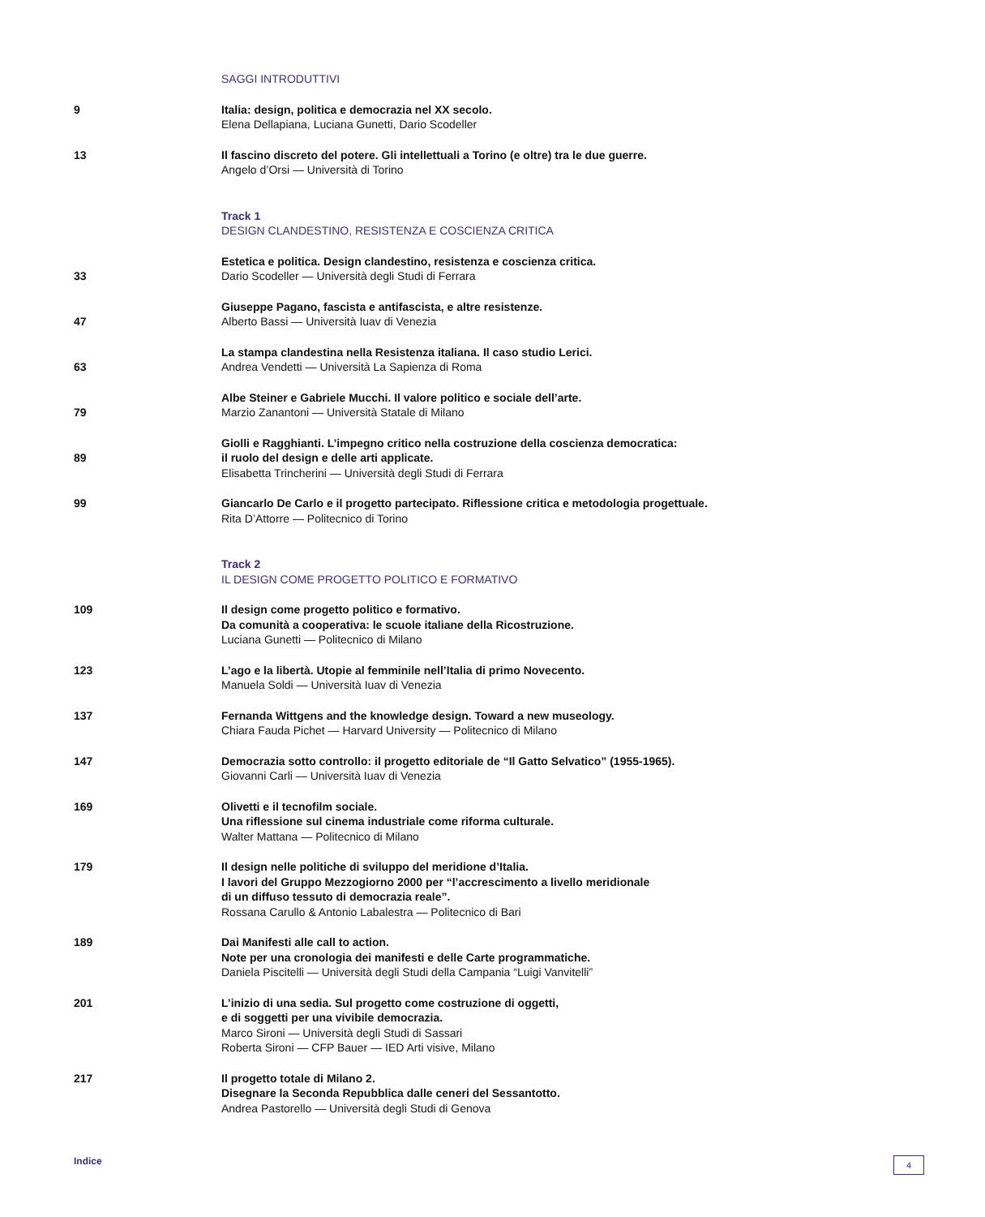SAGGI INTRODUTTIVI
9 Italia: design, politica e democrazia nel XX secolo.
Elena Dellapiana, Luciana Gunetti, Dario Scodeller
13 Il fascino discreto del potere. Gli intellettuali a Torino (e oltre) tra le due guerre.
Angelo d’Orsi — Università di Torino
Track 1
DESIGN CLANDESTINO, RESISTENZA E COSCIENZA CRITICA
33
Estetica e politica. Design clandestino, resistenza e coscienza critica.
Dario Scodeller — Università degli Studi di Ferrara
47
Giuseppe Pagano, fascista e antifascista, e altre resistenze.
Alberto Bassi — Università Iuav di Venezia
63
La stampa clandestina nella Resistenza italiana. Il caso studio Lerici.
Andrea Vendetti — Università La Sapienza di Roma
79
Albe Steiner e Gabriele Mucchi. Il valore politico e sociale dell’arte.
Marzio Zanantoni — Università Statale di Milano
89
Giolli e Ragghianti. L’impegno critico nella costruzione della coscienza democratica:
il ruolo del design e delle arti applicate.
Elisabetta Trincherini — Università degli Studi di Ferrara
99 Giancarlo De Carlo e il progetto partecipato. Riflessione critica e metodologia progettuale.
Rita D’Attorre — Politecnico di Torino
Track 2
IL DESIGN COME PROGETTO POLITICO E FORMATIVO
109 Il design come progetto politico e formativo.
Da comunità a cooperativa: le scuole italiane della Ricostruzione.
Luciana Gunetti — Politecnico di Milano
123 L’ago e la libertà. Utopie al femminile nell’Italia di primo Novecento.
Manuela Soldi — Università Iuav di Venezia
137 Fernanda Wittgens and the knowledge design. Toward a new museology.
Chiara Fauda Pichet — Harvard University — Politecnico di Milano
147 Democrazia sotto controllo: il progetto editoriale de “Il Gatto Selvatico” (1955-1965).
Giovanni Carli — Università Iuav di Venezia
169 Olivetti e il tecnofilm sociale.
Una riflessione sul cinema industriale come riforma culturale.
Walter Mattana — Politecnico di Milano
179 Il design nelle politiche di sviluppo del meridione d’Italia.
I lavori del Gruppo Mezzogiorno 2000 per “l’accrescimento a livello meridionale
di un diffuso tessuto di democrazia reale”.
Rossana Carullo & Antonio Labalestra — Politecnico di Bari
189 Dai Manifesti alle call to action.
Note per una cronologia dei manifesti e delle Carte programmatiche.
Daniela Piscitelli — Università degli Studi della Campania “Luigi Vanvitelli”
201 L’inizio di una sedia. Sul progetto come costruzione di oggetti,
e di soggetti per una vivibile democrazia.
Marco Sironi — Università degli Studi di Sassari
Roberta Sironi — CFP Bauer — IED Arti visive, Milano
217 Il progetto totale di Milano 2.
Disegnare la Seconda Repubblica dalle ceneri del Sessantotto.
Andrea Pastorello — Università degli Studi di Genova
Indice
4